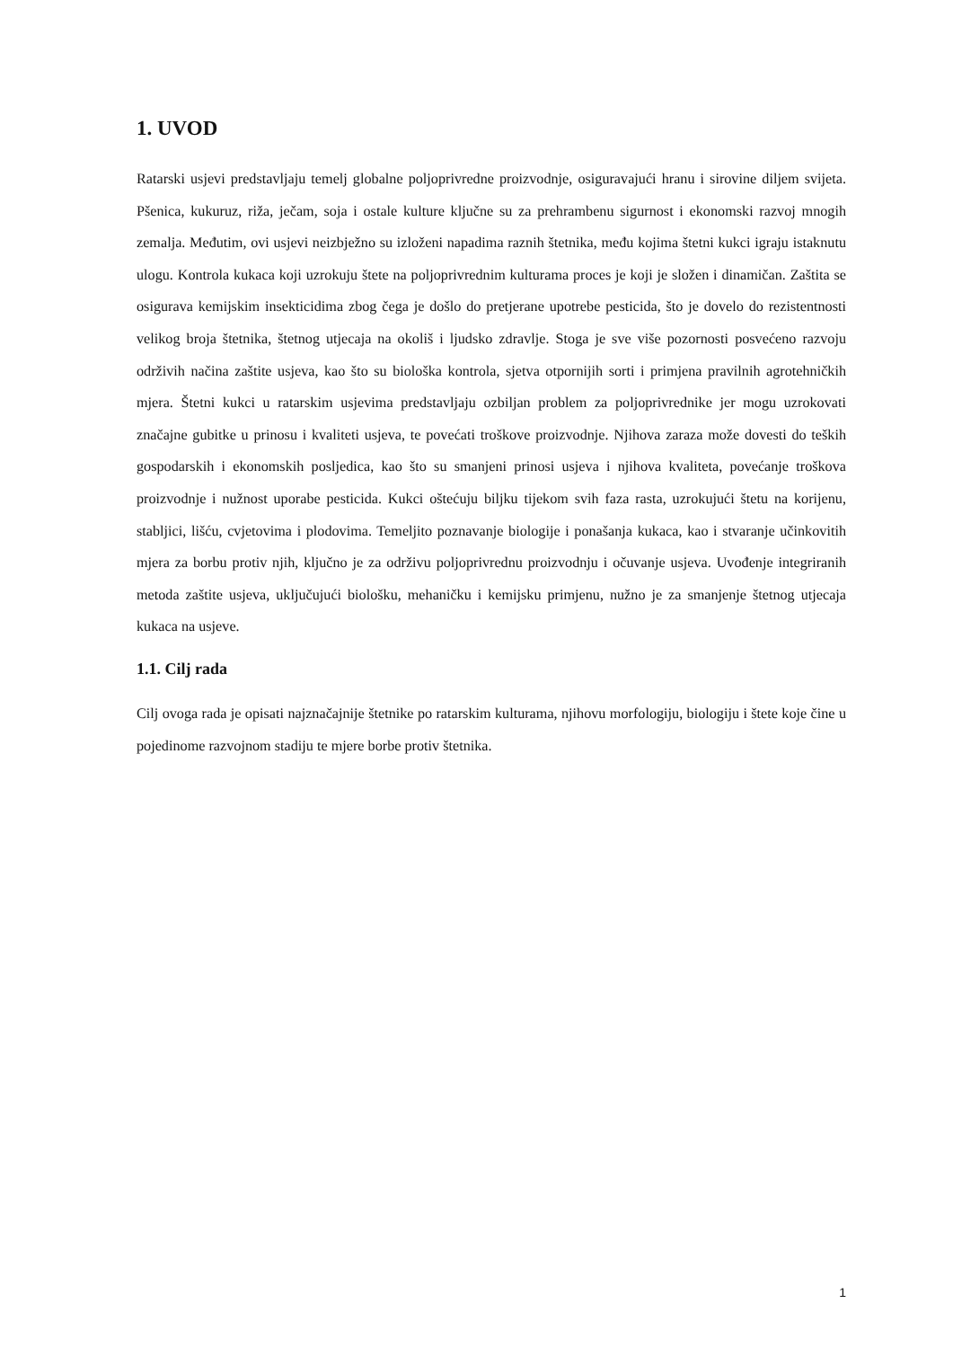1. UVOD
Ratarski usjevi predstavljaju temelj globalne poljoprivredne proizvodnje, osiguravajući hranu i sirovine diljem svijeta. Pšenica, kukuruz, riža, ječam, soja i ostale kulture ključne su za prehrambenu sigurnost i ekonomski razvoj mnogih zemalja. Međutim, ovi usjevi neizbježno su izloženi napadima raznih štetnika, među kojima štetni kukci igraju istaknutu ulogu. Kontrola kukaca koji uzrokuju štete na poljoprivrednim kulturama proces je koji je složen i dinamičan. Zaštita se osigurava kemijskim insekticidima zbog čega je došlo do pretjerane upotrebe pesticida, što je dovelo do rezistentnosti velikog broja štetnika, štetnog utjecaja na okoliš i ljudsko zdravlje. Stoga je sve više pozornosti posvećeno razvoju održivih načina zaštite usjeva, kao što su biološka kontrola, sjetva otpornijih sorti i primjena pravilnih agrotehničkih mjera. Štetni kukci u ratarskim usjevima predstavljaju ozbiljan problem za poljoprivrednike jer mogu uzrokovati značajne gubitke u prinosu i kvaliteti usjeva, te povećati troškove proizvodnje. Njihova zaraza može dovesti do teških gospodarskih i ekonomskih posljedica, kao što su smanjeni prinosi usjeva i njihova kvaliteta, povećanje troškova proizvodnje i nužnost uporabe pesticida. Kukci oštećuju biljku tijekom svih faza rasta, uzrokujući štetu na korijenu, stabljici, lišću, cvjetovima i plodovima. Temeljito poznavanje biologije i ponašanja kukaca, kao i stvaranje učinkovitih mjera za borbu protiv njih, ključno je za održivu poljoprivrednu proizvodnju i očuvanje usjeva. Uvođenje integriranih metoda zaštite usjeva, uključujući biološku, mehaničku i kemijsku primjenu, nužno je za smanjenje štetnog utjecaja kukaca na usjeve.
1.1. Cilj rada
Cilj ovoga rada je opisati najznačajnije štetnike po ratarskim kulturama, njihovu morfologiju, biologiju i štete koje čine u pojedinome razvojnom stadiju te mjere borbe protiv štetnika.
1